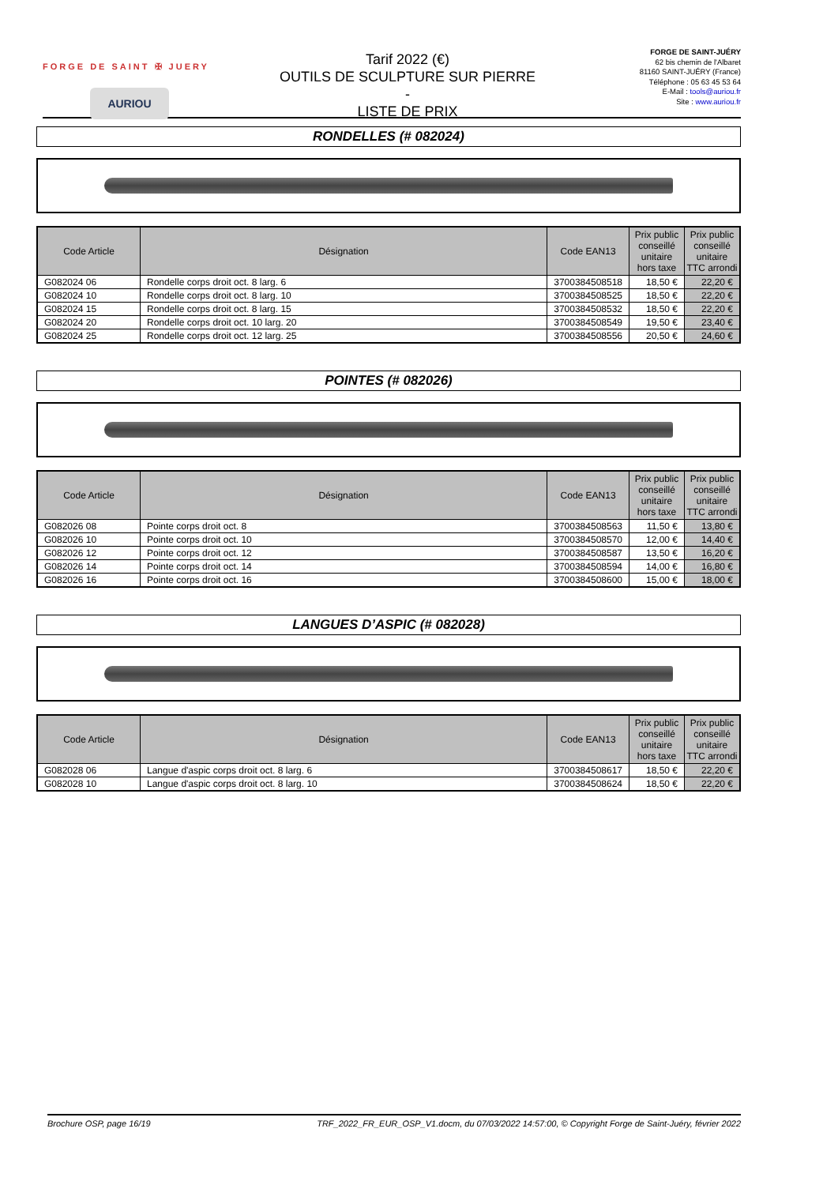FORGE DE SAINT ✠ JUERY
AURIOU
Tarif 2022 (€)
OUTILS DE SCULPTURE SUR PIERRE
-
LISTE DE PRIX
FORGE DE SAINT-JUÉRY
62 bis chemin de l'Albaret
81160 SAINT-JUÉRY (France)
Téléphone : 05 63 45 53 64
E-Mail : tools@auriou.fr
Site : www.auriou.fr
RONDELLES (# 082024)
| Code Article | Désignation | Code EAN13 | Prix public conseillé unitaire hors taxe | Prix public conseillé unitaire TTC arrondi |
| --- | --- | --- | --- | --- |
| G082024 06 | Rondelle corps droit oct. 8 larg. 6 | 3700384508518 | 18,50 € | 22,20 € |
| G082024 10 | Rondelle corps droit oct. 8 larg. 10 | 3700384508525 | 18,50 € | 22,20 € |
| G082024 15 | Rondelle corps droit oct. 8 larg. 15 | 3700384508532 | 18,50 € | 22,20 € |
| G082024 20 | Rondelle corps droit oct. 10 larg. 20 | 3700384508549 | 19,50 € | 23,40 € |
| G082024 25 | Rondelle corps droit oct. 12 larg. 25 | 3700384508556 | 20,50 € | 24,60 € |
POINTES (# 082026)
| Code Article | Désignation | Code EAN13 | Prix public conseillé unitaire hors taxe | Prix public conseillé unitaire TTC arrondi |
| --- | --- | --- | --- | --- |
| G082026 08 | Pointe corps droit oct. 8 | 3700384508563 | 11,50 € | 13,80 € |
| G082026 10 | Pointe corps droit oct. 10 | 3700384508570 | 12,00 € | 14,40 € |
| G082026 12 | Pointe corps droit oct. 12 | 3700384508587 | 13,50 € | 16,20 € |
| G082026 14 | Pointe corps droit oct. 14 | 3700384508594 | 14,00 € | 16,80 € |
| G082026 16 | Pointe corps droit oct. 16 | 3700384508600 | 15,00 € | 18,00 € |
LANGUES D’ASPIC (# 082028)
| Code Article | Désignation | Code EAN13 | Prix public conseillé unitaire hors taxe | Prix public conseillé unitaire TTC arrondi |
| --- | --- | --- | --- | --- |
| G082028 06 | Langue d'aspic corps droit oct. 8 larg. 6 | 3700384508617 | 18,50 € | 22,20 € |
| G082028 10 | Langue d'aspic corps droit oct. 8 larg. 10 | 3700384508624 | 18,50 € | 22,20 € |
Brochure OSP, page 16/19 TRF_2022_FR_EUR_OSP_V1.docm, du 07/03/2022 14:57:00, © Copyright Forge de Saint-Juéry, février 2022